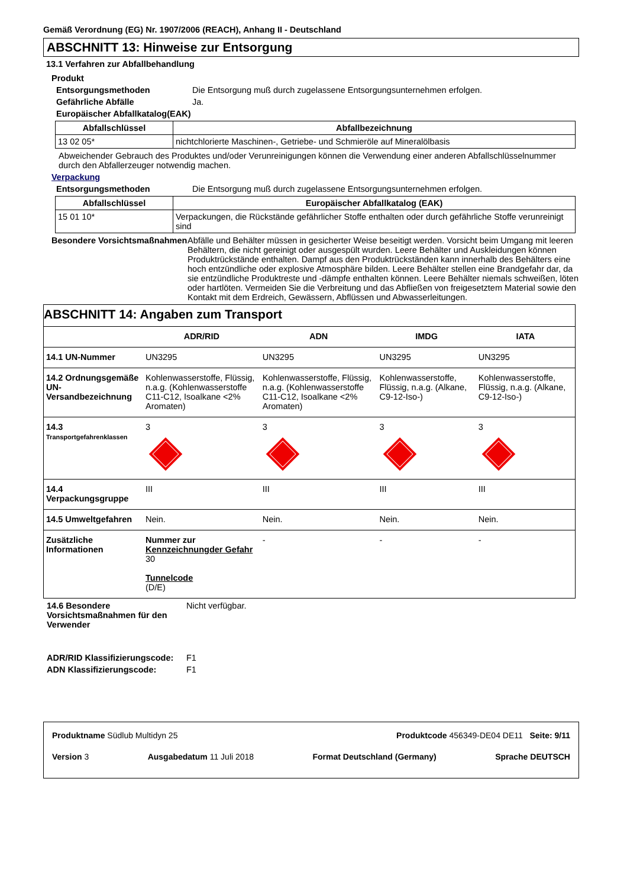Gemäß Verordnung (EG) Nr. 1907/2006 (REACH), Anhang II - Deutschland
ABSCHNITT 13: Hinweise zur Entsorgung
13.1 Verfahren zur Abfallbehandlung
Produkt
Entsorgungsmethoden Die Entsorgung muß durch zugelassene Entsorgungsunternehmen erfolgen.
Gefährliche Abfälle Ja.
Europäischer Abfallkatalog(EAK)
| Abfallschlüssel | Abfallbezeichnung |
| --- | --- |
| 13 02 05* | nichtchlorierte Maschinen-, Getriebe- und Schmieröle auf Mineralölbasis |
Abweichender Gebrauch des Produktes und/oder Verunreinigungen können die Verwendung einer anderen Abfallschlüsselnummer durch den Abfallerzeuger notwendig machen.
Verpackung
Entsorgungsmethoden Die Entsorgung muß durch zugelassene Entsorgungsunternehmen erfolgen.
| Abfallschlüssel | Europäischer Abfallkatalog (EAK) |
| --- | --- |
| 15 01 10* | Verpackungen, die Rückstände gefährlicher Stoffe enthalten oder durch gefährliche Stoffe verunreinigt sind |
Besondere Vorsichtsmaßnahmen
Abfälle und Behälter müssen in gesicherter Weise beseitigt werden. Vorsicht beim Umgang mit leeren Behältern, die nicht gereinigt oder ausgespült wurden. Leere Behälter und Auskleidungen können Produktrückstände enthalten. Dampf aus den Produktrückständen kann innerhalb des Behälters eine hoch entzündliche oder explosive Atmosphäre bilden. Leere Behälter stellen eine Brandgefahr dar, da sie entzündliche Produktreste und -dämpfe enthalten können. Leere Behälter niemals schweißen, löten oder hartlöten. Vermeiden Sie die Verbreitung und das Abfließen von freigesetztem Material sowie den Kontakt mit dem Erdreich, Gewässern, Abflüssen und Abwasserleitungen.
| ABSCHNITT 14: Angaben zum Transport | | | | |
| --- | --- | --- | --- | --- |
| | ADR/RID | ADN | IMDG | IATA |
| 14.1 UN-Nummer | UN3295 | UN3295 | UN3295 | UN3295 |
| 14.2 Ordnungsgemäße UN-Versandbezeichnung | Kohlenwasserstoffe, Flüssig, n.a.g. (Kohlenwasserstoffe C11-C12, Isoalkane <2% Aromaten) | Kohlenwasserstoffe, Flüssig, n.a.g. (Kohlenwasserstoffe C11-C12, Isoalkane <2% Aromaten) | Kohlenwasserstoffe, Flüssig, n.a.g. (Alkane, C9-12-Iso-) | Kohlenwasserstoffe, Flüssig, n.a.g. (Alkane, C9-12-Iso-) |
| 14.3 Transportgefahrenklassen | 3 | 3 | 3 | 3 |
| 14.4 Verpackungsgruppe | III | III | III | III |
| 14.5 Umweltgefahren | Nein. | Nein. | Nein. | Nein. |
| Zusätzliche Informationen | Nummer zur Kennzeichnungder Gefahr 30 Tunnelcode (D/E) | - | - | - |
14.6 Besondere Vorsichtsmaßnahmen für den Verwender
Nicht verfügbar.
ADR/RID Klassifizierungscode:
F1
ADN Klassifizierungscode: F1
Produktname Südlub Multidyn 25 Produktcode 456349-DE04 DE11 Seite: 9/11
Version 3 Ausgabedatum 11 Juli 2018 Format Deutschland (Germany) Sprache DEUTSCH